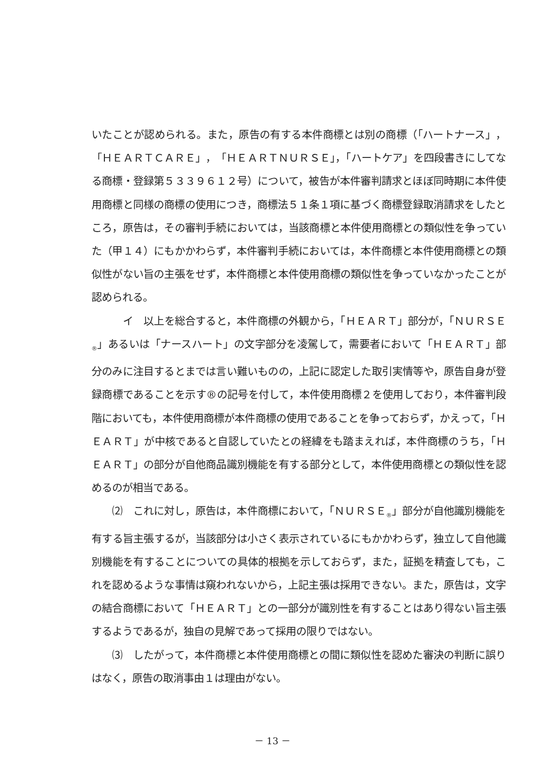いたことが認められる。また，原告の有する本件商標とは別の商標（「ハートナース」，「ＨＥＡＲＴＣＡＲＥ」，「ＨＥＡＲＴＮＵＲＳＥ」，「ハートケア」を四段書きにしてなる商標・登録第５３３９６１２号）について，被告が本件審判請求とほぼ同時期に本件使用商標と同様の商標の使用につき，商標法５１条１項に基づく商標登録取消請求をしたところ，原告は，その審判手続においては，当該商標と本件使用商標との類似性を争っていた（甲１４）にもかかわらず，本件審判手続においては，本件商標と本件使用商標との類似性がない旨の主張をせず，本件商標と本件使用商標の類似性を争っていなかったことが認められる。
　　　イ　以上を総合すると，本件商標の外観から，「ＨＥＡＲＴ」部分が，「ＮＵＲＳＥ<sub>®</sub>」あるいは「ナースハート」の文字部分を凌駕して，需要者において「ＨＥＡＲＴ」部分のみに注目するとまでは言い難いものの，上記に認定した取引実情等や，原告自身が登録商標であることを示す®の記号を付して，本件使用商標２を使用しており，本件審判段階においても，本件使用商標が本件商標の使用であることを争っておらず，かえって，「ＨＥＡＲＴ」が中核であると自認していたとの経緯をも踏まえれば，本件商標のうち，「ＨＥＡＲＴ」の部分が自他商品識別機能を有する部分として，本件使用商標との類似性を認めるのが相当である。
　　⑵　これに対し，原告は，本件商標において，「ＮＵＲＳＥ<sub>®</sub>」部分が自他識別機能を有する旨主張するが，当該部分は小さく表示されているにもかかわらず，独立して自他識別機能を有することについての具体的根拠を示しておらず，また，証拠を精査しても，これを認めるような事情は窺われないから，上記主張は採用できない。また，原告は，文字の結合商標において「ＨＥＡＲＴ」との一部分が識別性を有することはあり得ない旨主張するようであるが，独自の見解であって採用の限りではない。
　　⑶　したがって，本件商標と本件使用商標との間に類似性を認めた審決の判断に誤りはなく，原告の取消事由１は理由がない。
－ 13 －